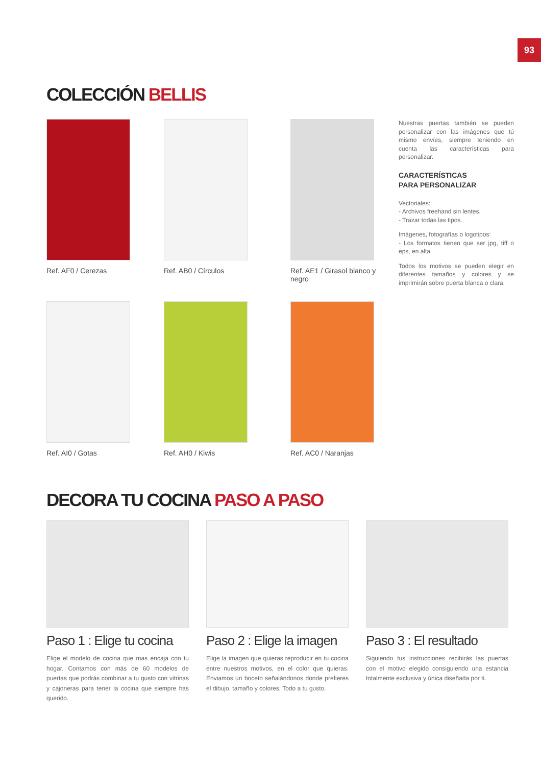93
COLECCIÓN BELLIS
Ref. AF0 / Cerezas
Ref. AB0 / Círculos
Ref. AE1 / Girasol blanco y negro
Ref. AI0 / Gotas
Ref. AH0 / Kiwis
Ref. AC0 / Naranjas
Nuestras puertas también se pueden personalizar con las imágenes que tú mismo envíes, siempre teniendo en cuenta las características para personalizar.
CARACTERÍSTICAS
PARA PERSONALIZAR
Vectoriales:
- Archivos freehand sin lentes.
- Trazar todas las tipos.
Imágenes, fotografías o logotipos:
- Los formatos tienen que ser jpg, tiff o eps, en alta.
Todos los motivos se pueden elegir en diferentes tamaños y colores y se imprimirán sobre puerta blanca o clara.
DECORA TU COCINA PASO A PASO
Paso 1 : Elige tu cocina
Elige el modelo de cocina que mas encaja con tu hogar. Contamos con más de 60 modelos de puertas que podrás combinar a tu gusto con vitrinas y cajoneras para tener la cocina que siempre has querido.
Paso 2 : Elige la imagen
Elige la imagen que quieras reproducir en tu cocina entre nuestros motivos, en el color que quieras. Enviamos un boceto señalándonos donde prefieres el dibujo, tamaño y colores. Todo a tu gusto.
Paso 3 : El resultado
Siguiendo tus instrucciones recibirás las puertas con el motivo elegido consiguiendo una estancia totalmente exclusiva y única diseñada por ti.